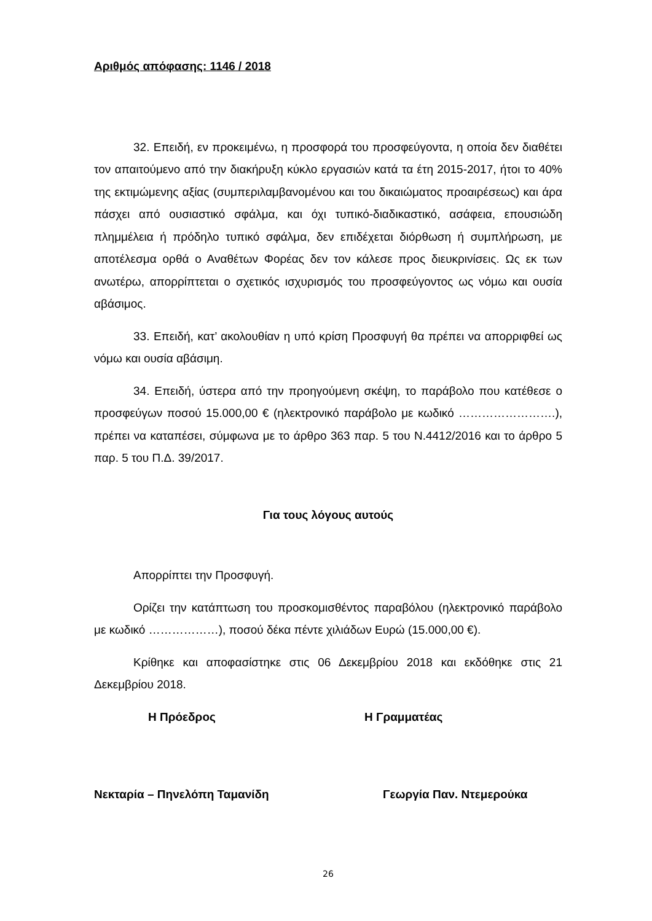Αριθμός απόφασης: 1146 / 2018
32. Επειδή, εν προκειμένω, η προσφορά του προσφεύγοντα, η οποία δεν διαθέτει τον απαιτούμενο από την διακήρυξη κύκλο εργασιών κατά τα έτη 2015-2017, ήτοι το 40% της εκτιμώμενης αξίας (συμπεριλαμβανομένου και του δικαιώματος προαιρέσεως) και άρα πάσχει από ουσιαστικό σφάλμα, και όχι τυπικό-διαδικαστικό, ασάφεια, επουσιώδη πλημμέλεια ή πρόδηλο τυπικό σφάλμα, δεν επιδέχεται διόρθωση ή συμπλήρωση, με αποτέλεσμα ορθά ο Αναθέτων Φορέας δεν τον κάλεσε προς διευκρινίσεις. Ως εκ των ανωτέρω, απορρίπτεται ο σχετικός ισχυρισμός του προσφεύγοντος ως νόμω και ουσία αβάσιμος.
33. Επειδή, κατ’ ακολουθίαν η υπό κρίση Προσφυγή θα πρέπει να απορριφθεί ως νόμω και ουσία αβάσιμη.
34. Επειδή, ύστερα από την προηγούμενη σκέψη, το παράβολο που κατέθεσε ο προσφεύγων ποσού 15.000,00 € (ηλεκτρονικό παράβολο με κωδικό …………………….), πρέπει να καταπέσει, σύμφωνα με το άρθρο 363 παρ. 5 του Ν.4412/2016 και το άρθρο 5 παρ. 5 του Π.Δ. 39/2017.
Για τους λόγους αυτούς
Απορρίπτει την Προσφυγή.
Ορίζει την κατάπτωση του προσκομισθέντος παραβόλου (ηλεκτρονικό παράβολο με κωδικό ………………), ποσού δέκα πέντε χιλιάδων Ευρώ (15.000,00 €).
Κρίθηκε και αποφασίστηκε στις 06 Δεκεμβρίου 2018 και εκδόθηκε στις 21 Δεκεμβρίου 2018.
Η Πρόεδρος Η Γραμματέας
Νεκταρία – Πηνελόπη Ταμανίδη Γεωργία Παν. Ντεμερούκα
26